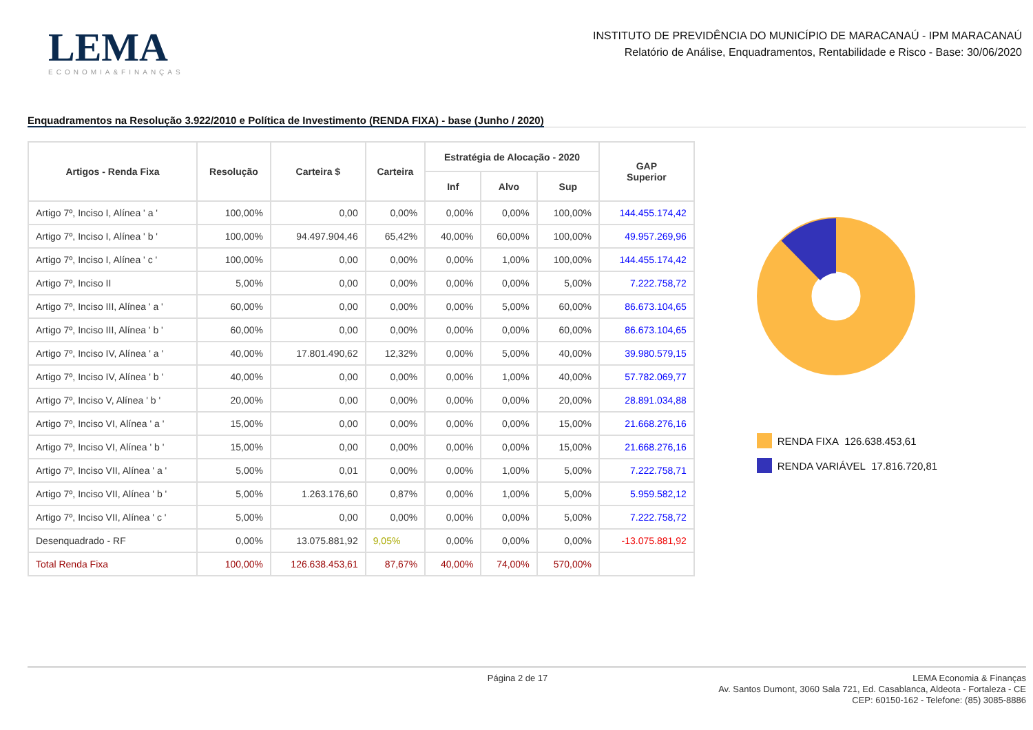LEMA
ECONOMIA&FINANÇAS
INSTITUTO DE PREVIDÊNCIA DO MUNICÍPIO DE MARACANAÚ - IPM MARACANAÚ
Relatório de Análise, Enquadramentos, Rentabilidade e Risco - Base: 30/06/2020
Enquadramentos na Resolução 3.922/2010 e Política de Investimento (RENDA FIXA) - base (Junho / 2020)
| Artigos - Renda Fixa | Resolução | Carteira $ | Carteira | Estratégia de Alocação - 2020 | | | GAP Superior |
| --- | --- | --- | --- | --- | --- | --- | --- |
| | | | | Inf | Alvo | Sup | |
| Artigo 7º, Inciso I, Alínea ' a ' | 100,00% | 0,00 | 0,00% | 0,00% | 0,00% | 100,00% | 144.455.174,42 |
| Artigo 7º, Inciso I, Alínea ' b ' | 100,00% | 94.497.904,46 | 65,42% | 40,00% | 60,00% | 100,00% | 49.957.269,96 |
| Artigo 7º, Inciso I, Alínea ' c ' | 100,00% | 0,00 | 0,00% | 0,00% | 1,00% | 100,00% | 144.455.174,42 |
| Artigo 7º, Inciso II | 5,00% | 0,00 | 0,00% | 0,00% | 0,00% | 5,00% | 7.222.758,72 |
| Artigo 7º, Inciso III, Alínea ' a ' | 60,00% | 0,00 | 0,00% | 0,00% | 5,00% | 60,00% | 86.673.104,65 |
| Artigo 7º, Inciso III, Alínea ' b ' | 60,00% | 0,00 | 0,00% | 0,00% | 0,00% | 60,00% | 86.673.104,65 |
| Artigo 7º, Inciso IV, Alínea ' a ' | 40,00% | 17.801.490,62 | 12,32% | 0,00% | 5,00% | 40,00% | 39.980.579,15 |
| Artigo 7º, Inciso IV, Alínea ' b ' | 40,00% | 0,00 | 0,00% | 0,00% | 1,00% | 40,00% | 57.782.069,77 |
| Artigo 7º, Inciso V, Alínea ' b ' | 20,00% | 0,00 | 0,00% | 0,00% | 0,00% | 20,00% | 28.891.034,88 |
| Artigo 7º, Inciso VI, Alínea ' a ' | 15,00% | 0,00 | 0,00% | 0,00% | 0,00% | 15,00% | 21.668.276,16 |
| Artigo 7º, Inciso VI, Alínea ' b ' | 15,00% | 0,00 | 0,00% | 0,00% | 0,00% | 15,00% | 21.668.276,16 |
| Artigo 7º, Inciso VII, Alínea ' a ' | 5,00% | 0,01 | 0,00% | 0,00% | 1,00% | 5,00% | 7.222.758,71 |
| Artigo 7º, Inciso VII, Alínea ' b ' | 5,00% | 1.263.176,60 | 0,87% | 0,00% | 1,00% | 5,00% | 5.959.582,12 |
| Artigo 7º, Inciso VII, Alínea ' c ' | 5,00% | 0,00 | 0,00% | 0,00% | 0,00% | 5,00% | 7.222.758,72 |
| Desenquadrado - RF | 0,00% | 13.075.881,92 | 9,05% | 0,00% | 0,00% | 0,00% | -13.075.881,92 |
| Total Renda Fixa | 100,00% | 126.638.453,61 | 87,67% | 40,00% | 74,00% | 570,00% | |
RENDA FIXA 126.638.453,61
RENDA VARIÁVEL 17.816.720,81
Página 2 de 17
LEMA Economia & Finanças
Av. Santos Dumont, 3060 Sala 721, Ed. Casablanca, Aldeota - Fortaleza - CE
CEP: 60150-162 - Telefone: (85) 3085-8886